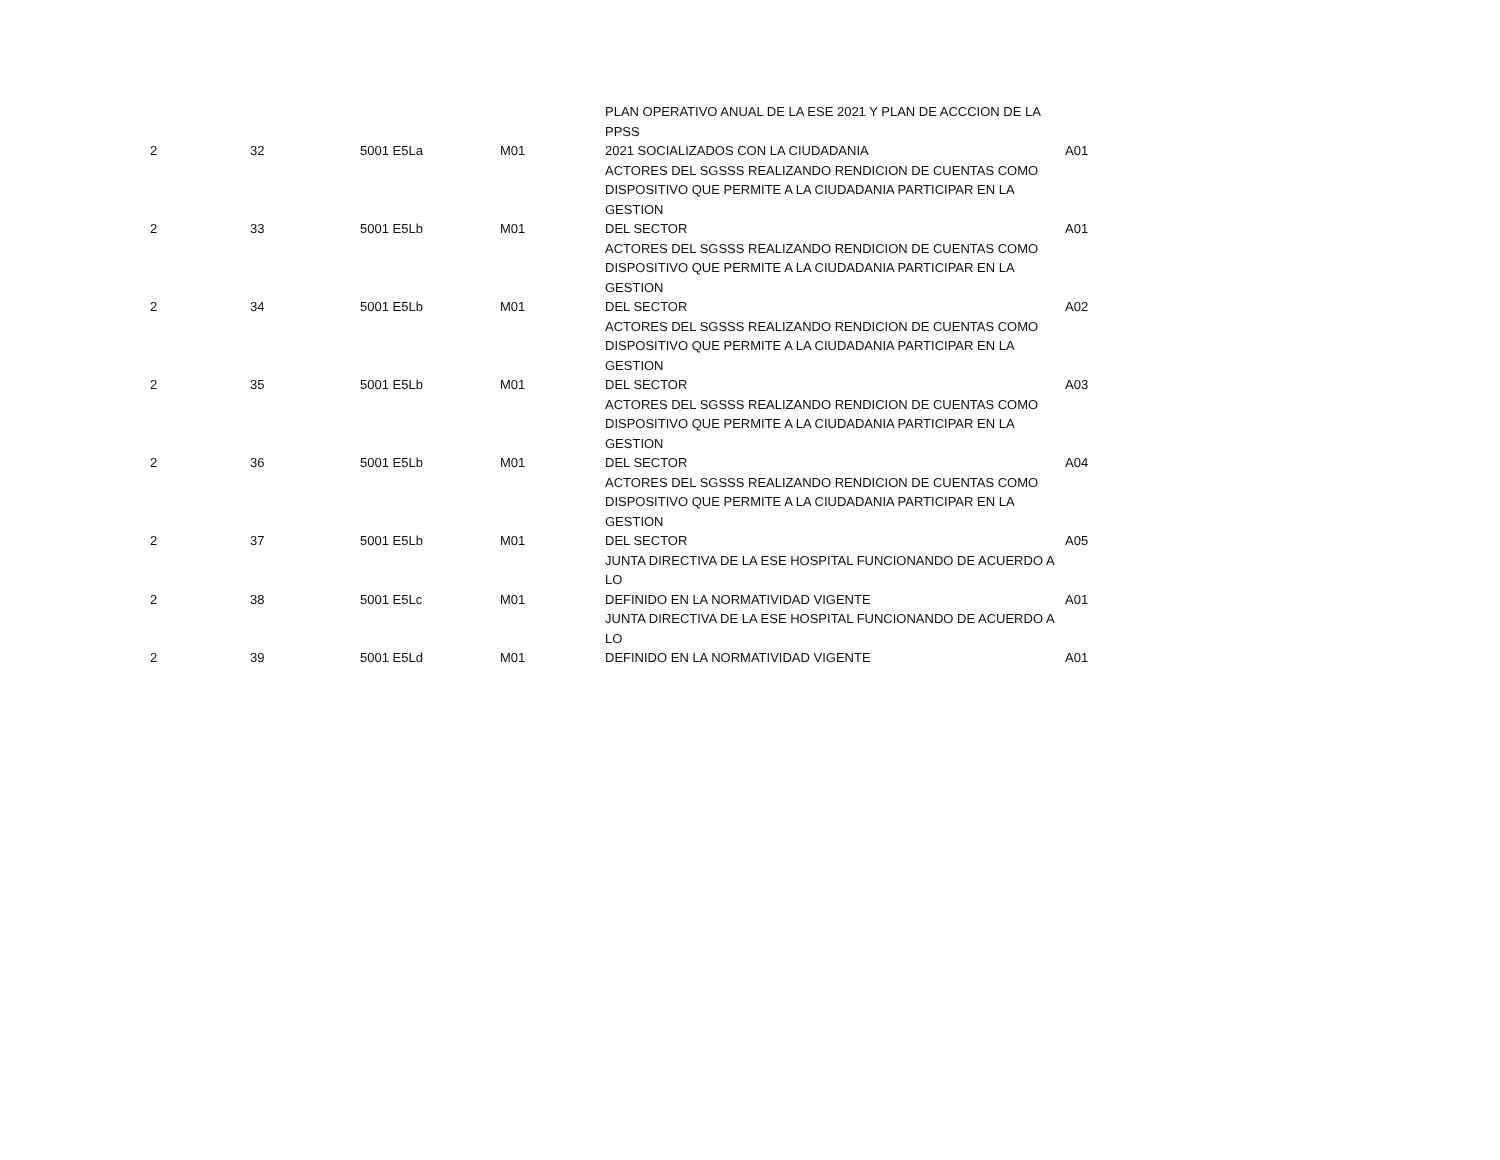| 2 | 32 | 5001 E5La | M01 | PLAN OPERATIVO ANUAL DE LA ESE 2021 Y PLAN DE ACCCION DE LA PPSS 2021 SOCIALIZADOS CON LA CIUDADANIA | A01 |
| 2 | 33 | 5001 E5Lb | M01 | ACTORES DEL SGSSS REALIZANDO RENDICION DE CUENTAS COMO DISPOSITIVO QUE PERMITE A LA CIUDADANIA PARTICIPAR EN LA GESTION DEL SECTOR | A01 |
| 2 | 34 | 5001 E5Lb | M01 | ACTORES DEL SGSSS REALIZANDO RENDICION DE CUENTAS COMO DISPOSITIVO QUE PERMITE A LA CIUDADANIA PARTICIPAR EN LA GESTION DEL SECTOR | A02 |
| 2 | 35 | 5001 E5Lb | M01 | ACTORES DEL SGSSS REALIZANDO RENDICION DE CUENTAS COMO DISPOSITIVO QUE PERMITE A LA CIUDADANIA PARTICIPAR EN LA GESTION DEL SECTOR | A03 |
| 2 | 36 | 5001 E5Lb | M01 | ACTORES DEL SGSSS REALIZANDO RENDICION DE CUENTAS COMO DISPOSITIVO QUE PERMITE A LA CIUDADANIA PARTICIPAR EN LA GESTION DEL SECTOR | A04 |
| 2 | 37 | 5001 E5Lb | M01 | ACTORES DEL SGSSS REALIZANDO RENDICION DE CUENTAS COMO DISPOSITIVO QUE PERMITE A LA CIUDADANIA PARTICIPAR EN LA GESTION DEL SECTOR | A05 |
| 2 | 38 | 5001 E5Lc | M01 | JUNTA DIRECTIVA DE LA ESE HOSPITAL FUNCIONANDO DE ACUERDO A LO DEFINIDO EN LA NORMATIVIDAD VIGENTE | A01 |
| 2 | 39 | 5001 E5Ld | M01 | JUNTA DIRECTIVA DE LA ESE HOSPITAL FUNCIONANDO DE ACUERDO A LO DEFINIDO EN LA NORMATIVIDAD VIGENTE | A01 |